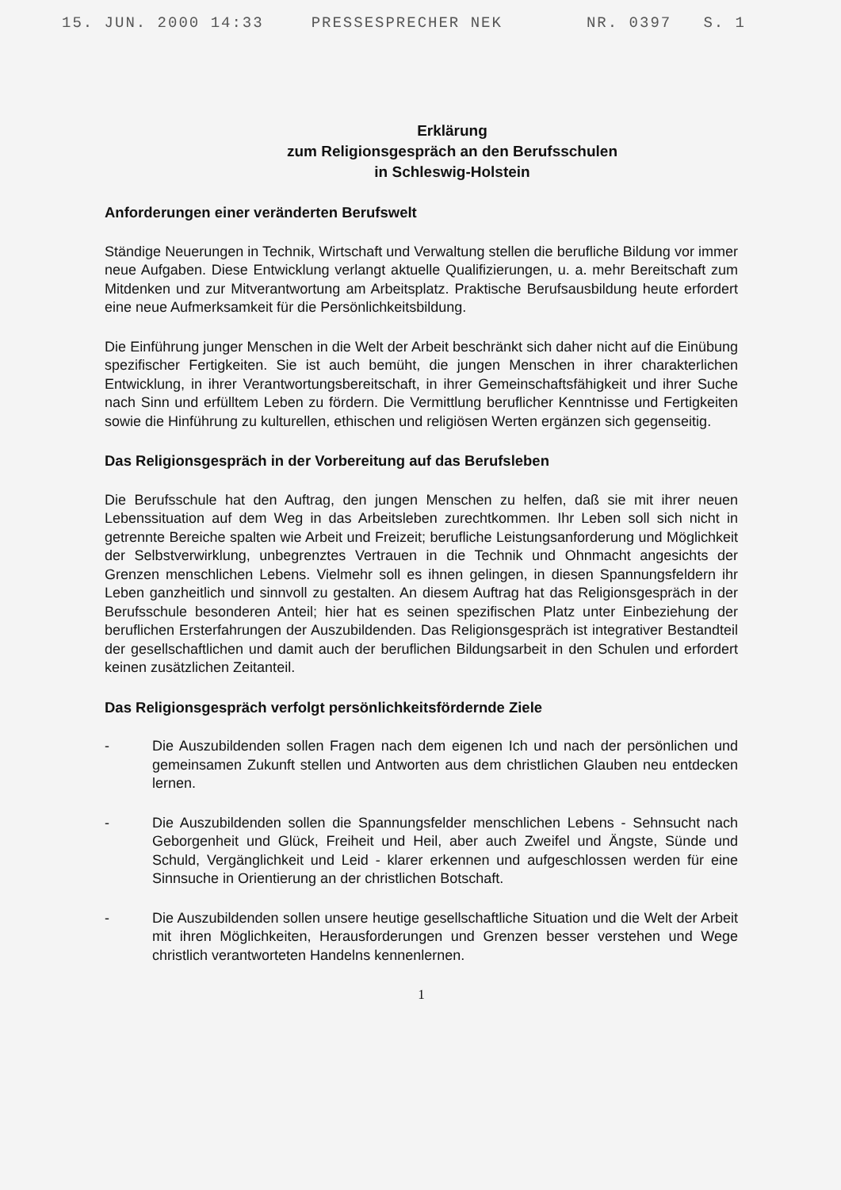15. JUN. 2000 14:33 PRESSESPRECHER NEK NR. 0397 S. 1
Erklärung
zum Religionsgespräch an den Berufsschulen
in Schleswig-Holstein
Anforderungen einer veränderten Berufswelt
Ständige Neuerungen in Technik, Wirtschaft und Verwaltung stellen die berufliche Bildung vor immer neue Aufgaben. Diese Entwicklung verlangt aktuelle Qualifizierungen, u. a. mehr Bereitschaft zum Mitdenken und zur Mitverantwortung am Arbeitsplatz. Praktische Berufsausbildung heute erfordert eine neue Aufmerksamkeit für die Persönlichkeitsbildung.
Die Einführung junger Menschen in die Welt der Arbeit beschränkt sich daher nicht auf die Einübung spezifischer Fertigkeiten. Sie ist auch bemüht, die jungen Menschen in ihrer charakterlichen Entwicklung, in ihrer Verantwortungsbereitschaft, in ihrer Gemeinschaftsfähigkeit und ihrer Suche nach Sinn und erfülltem Leben zu fördern. Die Vermittlung beruflicher Kenntnisse und Fertigkeiten sowie die Hinführung zu kulturellen, ethischen und religiösen Werten ergänzen sich gegenseitig.
Das Religionsgespräch in der Vorbereitung auf das Berufsleben
Die Berufsschule hat den Auftrag, den jungen Menschen zu helfen, daß sie mit ihrer neuen Lebenssituation auf dem Weg in das Arbeitsleben zurechtkommen. Ihr Leben soll sich nicht in getrennte Bereiche spalten wie Arbeit und Freizeit; berufliche Leistungsanforderung und Möglichkeit der Selbstverwirklung, unbegrenztes Vertrauen in die Technik und Ohnmacht angesichts der Grenzen menschlichen Lebens. Vielmehr soll es ihnen gelingen, in diesen Spannungsfeldern ihr Leben ganzheitlich und sinnvoll zu gestalten. An diesem Auftrag hat das Religionsgespräch in der Berufsschule besonderen Anteil; hier hat es seinen spezifischen Platz unter Einbeziehung der beruflichen Ersterfahrungen der Auszubildenden. Das Religionsgespräch ist integrativer Bestandteil der gesellschaftlichen und damit auch der beruflichen Bildungsarbeit in den Schulen und erfordert keinen zusätzlichen Zeitanteil.
Das Religionsgespräch verfolgt persönlichkeitsfördernde Ziele
- Die Auszubildenden sollen Fragen nach dem eigenen Ich und nach der persönlichen und gemeinsamen Zukunft stellen und Antworten aus dem christlichen Glauben neu entdecken lernen.
- Die Auszubildenden sollen die Spannungsfelder menschlichen Lebens - Sehnsucht nach Geborgenheit und Glück, Freiheit und Heil, aber auch Zweifel und Ängste, Sünde und Schuld, Vergänglichkeit und Leid - klarer erkennen und aufgeschlossen werden für eine Sinnsuche in Orientierung an der christlichen Botschaft.
- Die Auszubildenden sollen unsere heutige gesellschaftliche Situation und die Welt der Arbeit mit ihren Möglichkeiten, Herausforderungen und Grenzen besser verstehen und Wege christlich verantworteten Handelns kennenlernen.
1